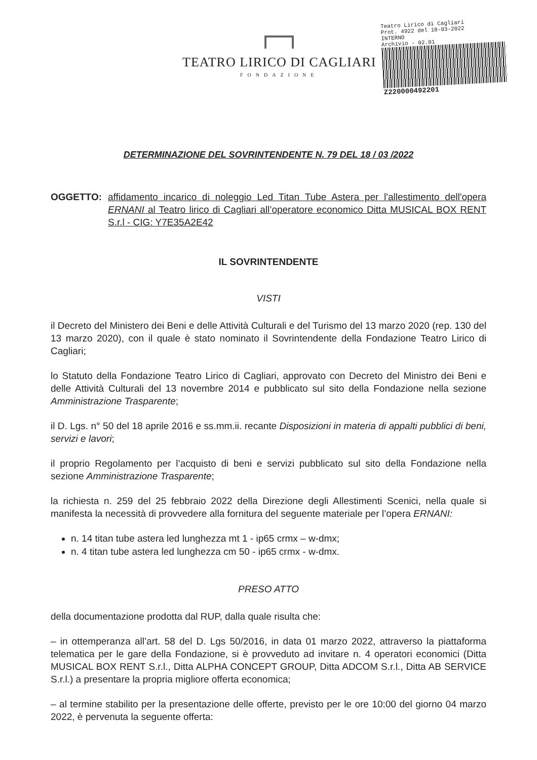TEATRO LIRICO DI CAGLIARI
FONDAZIONE
Teatro Lirico di Cagliari
Prot. 4922 del 18-03-2022
INTERNO
Archivio - 02.01
Z220000492201
DETERMINAZIONE DEL SOVRINTENDENTE N. 79 DEL 18 / 03 /2022
OGGETTO: affidamento incarico di noleggio Led Titan Tube Astera per l'allestimento dell'opera ERNANI al Teatro lirico di Cagliari all’operatore economico Ditta MUSICAL BOX RENT S.r.l - CIG: Y7E35A2E42
IL SOVRINTENDENTE
VISTI
il Decreto del Ministero dei Beni e delle Attività Culturali e del Turismo del 13 marzo 2020 (rep. 130 del 13 marzo 2020), con il quale è stato nominato il Sovrintendente della Fondazione Teatro Lirico di Cagliari;
lo Statuto della Fondazione Teatro Lirico di Cagliari, approvato con Decreto del Ministro dei Beni e delle Attività Culturali del 13 novembre 2014 e pubblicato sul sito della Fondazione nella sezione Amministrazione Trasparente;
il D. Lgs. n° 50 del 18 aprile 2016 e ss.mm.ii. recante Disposizioni in materia di appalti pubblici di beni, servizi e lavori;
il proprio Regolamento per l’acquisto di beni e servizi pubblicato sul sito della Fondazione nella sezione Amministrazione Trasparente;
la richiesta n. 259 del 25 febbraio 2022 della Direzione degli Allestimenti Scenici, nella quale si manifesta la necessità di provvedere alla fornitura del seguente materiale per l’opera ERNANI:
n. 14 titan tube astera led lunghezza mt 1 - ip65 crmx – w-dmx;
n. 4 titan tube astera led lunghezza cm 50 - ip65 crmx - w-dmx.
PRESO ATTO
della documentazione prodotta dal RUP, dalla quale risulta che:
– in ottemperanza all’art. 58 del D. Lgs 50/2016, in data 01 marzo 2022, attraverso la piattaforma telematica per le gare della Fondazione, si è provveduto ad invitare n. 4 operatori economici (Ditta MUSICAL BOX RENT S.r.l., Ditta ALPHA CONCEPT GROUP, Ditta ADCOM S.r.l., Ditta AB SERVICE S.r.l.) a presentare la propria migliore offerta economica;
– al termine stabilito per la presentazione delle offerte, previsto per le ore 10:00 del giorno 04 marzo 2022, è pervenuta la seguente offerta: